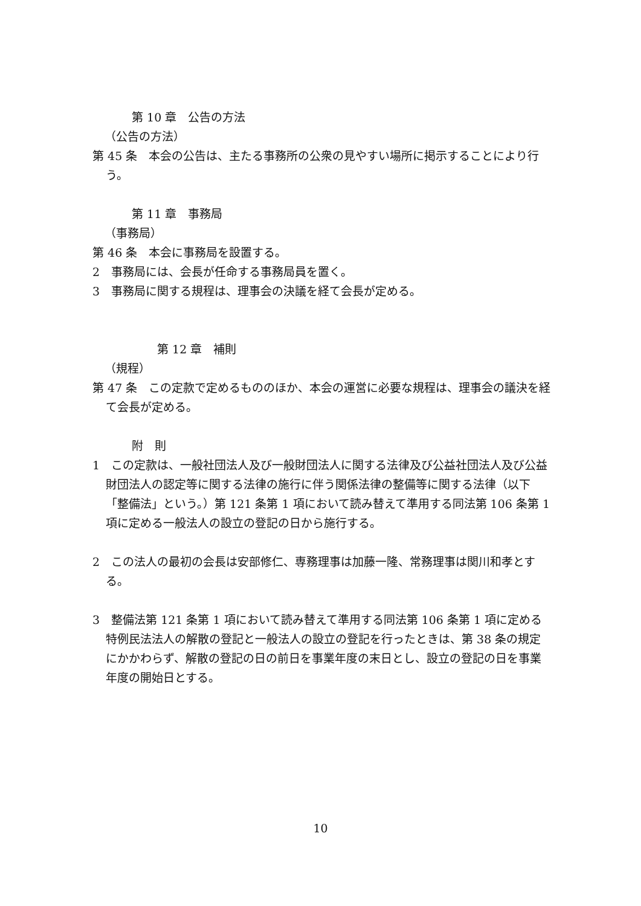第 10 章　公告の方法
（公告の方法）
第 45 条　本会の公告は、主たる事務所の公衆の見やすい場所に掲示することにより行う。
第 11 章　事務局
（事務局）
第 46 条　本会に事務局を設置する。
2　事務局には、会長が任命する事務局員を置く。
3　事務局に関する規程は、理事会の決議を経て会長が定める。
第 12 章　補則
（規程）
第 47 条　この定款で定めるもののほか、本会の運営に必要な規程は、理事会の議決を経て会長が定める。
附　則
1　この定款は、一般社団法人及び一般財団法人に関する法律及び公益社団法人及び公益財団法人の認定等に関する法律の施行に伴う関係法律の整備等に関する法律（以下「整備法」という。）第 121 条第 1 項において読み替えて準用する同法第 106 条第 1 項に定める一般法人の設立の登記の日から施行する。
2　この法人の最初の会長は安部修仁、専務理事は加藤一隆、常務理事は関川和孝とする。
3　整備法第 121 条第 1 項において読み替えて準用する同法第 106 条第 1 項に定める特例民法法人の解散の登記と一般法人の設立の登記を行ったときは、第 38 条の規定にかかわらず、解散の登記の日の前日を事業年度の末日とし、設立の登記の日を事業年度の開始日とする。
10